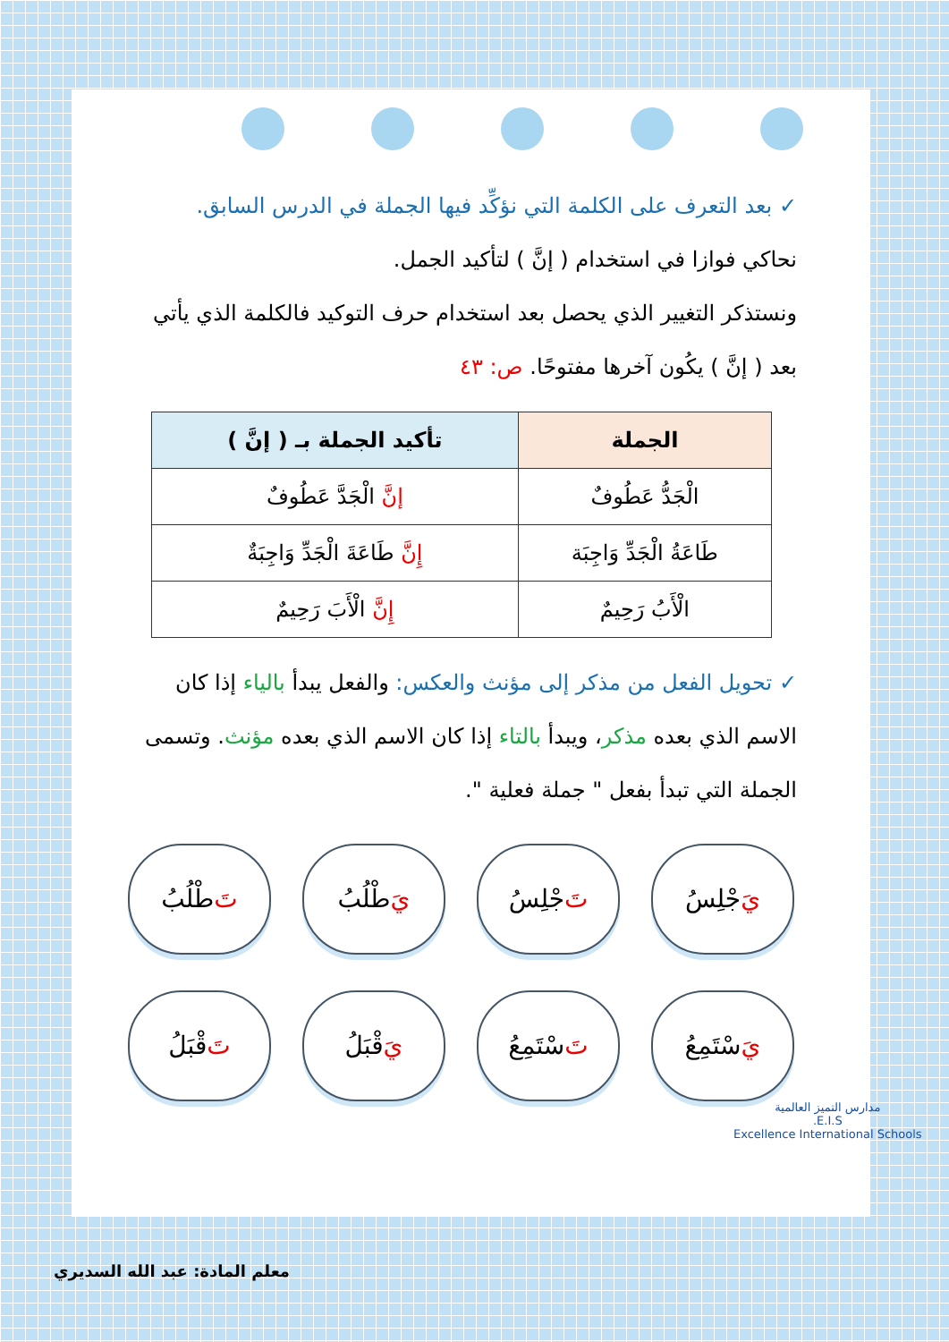✓ بعد التعرف على الكلمة التي نؤكِّد فيها الجملة في الدرس السابق.
نحاكي فوازا في استخدام ( إنَّ ) لتأكيد الجمل.
ونستذكر التغيير الذي يحصل بعد استخدام حرف التوكيد فالكلمة الذي يأتي بعد ( إنَّ ) يكُون آخرها مفتوحًا. ص: ٤٣
| الجملة | تأكيد الجملة بـ ( إنَّ ) |
| --- | --- |
| الْجَدُّ عَطُوفٌ | إنَّ الْجَدَّ عَطُوفٌ |
| طَاعَةُ الْجَدِّ وَاجِبَة | إِنَّ طَاعَةَ الْجَدِّ وَاجِبَةٌ |
| الْأَبُ رَحِيمٌ | إِنَّ الْأَبَ رَحِيمٌ |
✓ تحويل الفعل من مذكر إلى مؤنث والعكس: والفعل يبدأ بالياء إذا كان الاسم الذي بعده مذكر، ويبدأ بالتاء إذا كان الاسم الذي بعده مؤنث. وتسمى الجملة التي تبدأ بفعل " جملة فعلية ".
يَ جْلِسُ
تَ جْلِسُ
يَ طْلُبُ
تَ طْلُبُ
يَ سْتَمِعُ
تَ سْتَمِعُ
يَ قْبَلُ
تَ قْبَلُ
مدارس التميز العالمية
E.I.S.
Excellence International Schools
معلم المادة: عبد الله السديري